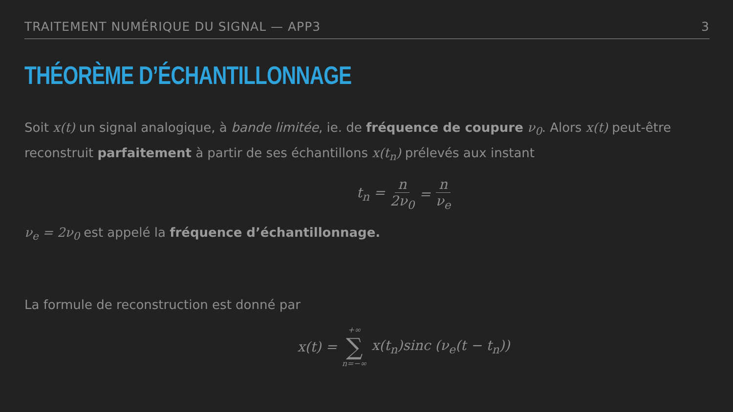TRAITEMENT NUMÉRIQUE DU SIGNAL — APP3 3
THÉORÈME D’ÉCHANTILLONNAGE
Soit x(t) un signal analogique, à bande limitée, ie. de fréquence de coupure ν<sub>0</sub>. Alors x(t) peut-être reconstruit parfaitement à partir de ses échantillons x(t<sub>n</sub>) prélevés aux instant
t<sub>n</sub> = n 2ν<sub>0</sub> = n ν<sub>e</sub>
ν<sub>e</sub> = 2ν<sub>0</sub> est appelé la fréquence d’échantillonnage.
La formule de reconstruction est donné par
x(t) = +∞ ∑ n=−∞ x(t<sub>n</sub>)sinc (ν<sub>e</sub>(t − t<sub>n</sub>))